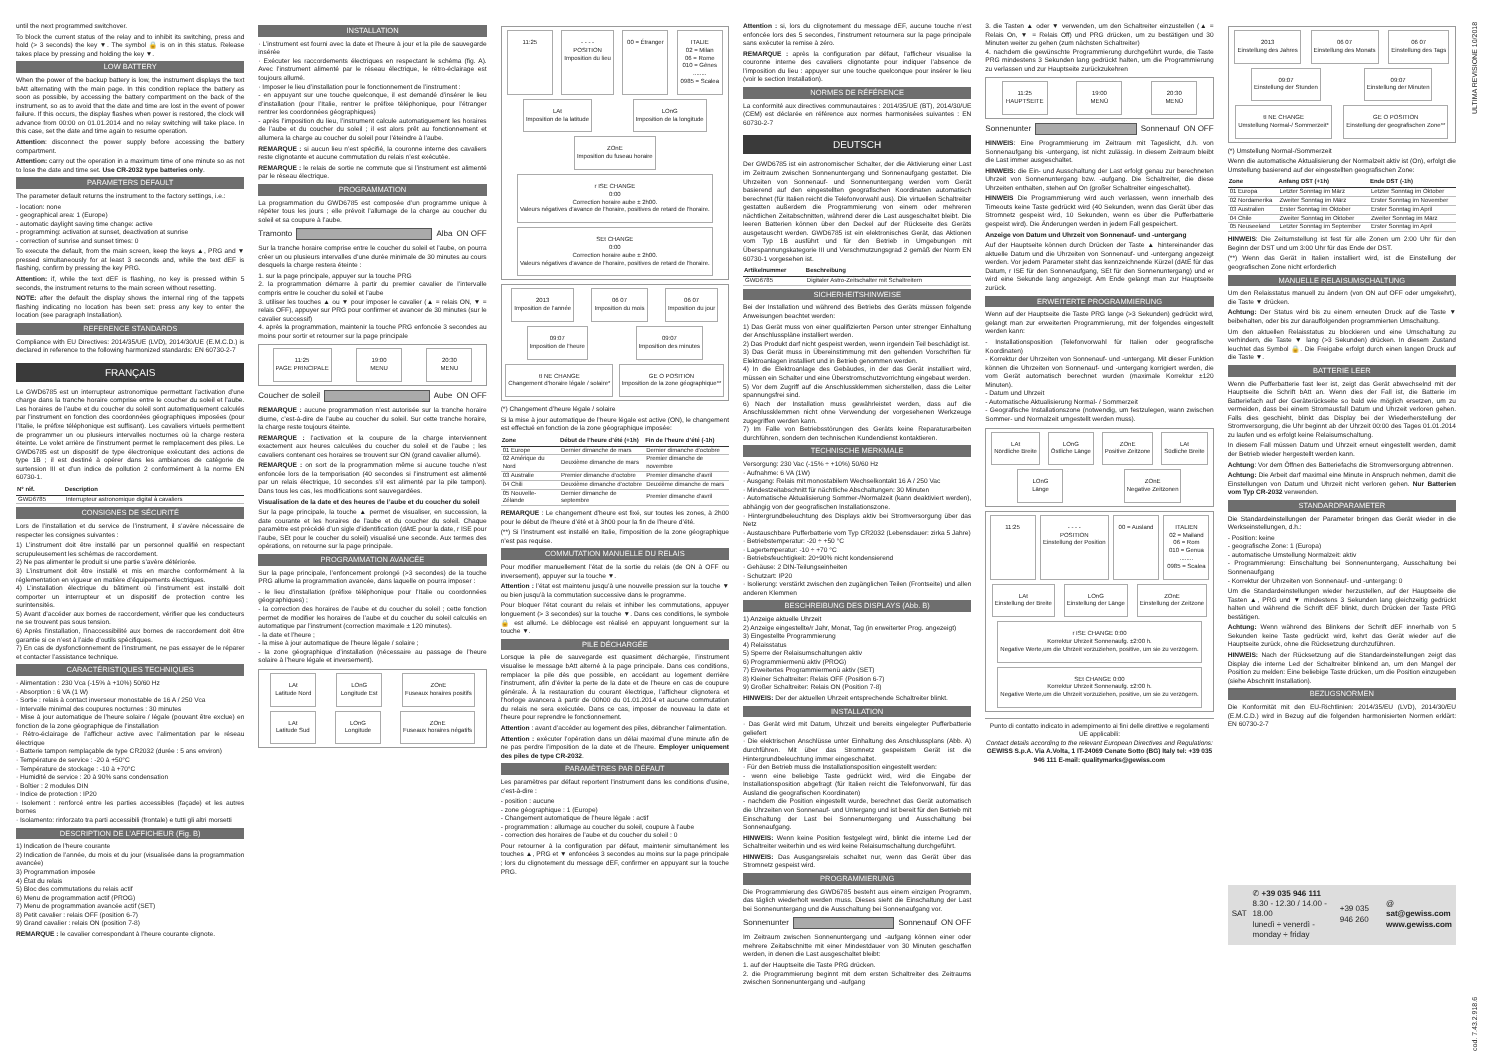until the next programmed switchover.
To block the current status of the relay and to inhibit its switching, press and hold (> 3 seconds) the key ▼. The symbol 🔒 is on in this status. Release takes place by pressing and holding the key ▼.
LOW BATTERY
When the power of the backup battery is low, the instrument displays the text bAtt alternating with the main page. In this condition replace the battery as soon as possible, by accessing the battery compartment on the back of the instrument, so as to avoid that the date and time are lost in the event of power failure. If this occurs, the display flashes when power is restored, the clock will advance from 00:00 on 01.01.2014 and no relay switching will take place. In this case, set the date and time again to resume operation.
Attention: disconnect the power supply before accessing the battery compartment.
Attention: carry out the operation in a maximum time of one minute so as not to lose the date and time set. Use CR-2032 type batteries only.
PARAMETERS DEFAULT
The parameter default returns the instrument to the factory settings, i.e.:
- location: none
- geographical area: 1 (Europe)
- automatic daylight saving time change: active
- programming: activation at sunset, deactivation at sunrise
- correction of sunrise and sunset times: 0
To execute the default, from the main screen, keep the keys ▲, PRG and ▼ pressed simultaneously for at least 3 seconds and, while the text dEF is flashing, confirm by pressing the key PRG.
Attention: if, while the text dEF is flashing, no key is pressed within 5 seconds, the instrument returns to the main screen without resetting.
NOTE: after the default the display shows the internal ring of the tappets flashing indicating no location has been set: press any key to enter the location (see paragraph Installation).
REFERENCE STANDARDS
Compliance with EU Directives: 2014/35/UE (LVD), 2014/30/UE (E.M.C.D.) is declared in reference to the following harmonized standards: EN 60730-2-7
FRANÇAIS
Le GWD6785 est un interrupteur astronomique permettant l’activation d’une charge dans la tranche horaire comprise entre le coucher du soleil et l’aube. Les horaires de l’aube et du coucher du soleil sont automatiquement calculés par l’instrument en fonction des coordonnées géographiques imposées (pour l’Italie, le préfixe téléphonique est suffisant). Les cavaliers virtuels permettent de programmer un ou plusieurs intervalles nocturnes où la charge restera éteinte. Le volet arrière de l’instrument permet le remplacement des piles. Le GWD6785 est un dispositif de type électronique exécutant des actions de type 1B ; il est destiné à opérer dans les ambiances de catégorie de surtension III et d’un indice de pollution 2 conformément à la norme EN 60730-1.
| N° réf. | Description |
| --- | --- |
| GWD6785 | Interrupteur astronomique digital à cavaliers |
CONSIGNES DE SÉCURITÉ
Lors de l’installation et du service de l’instrument, il s’avère nécessaire de respecter les consignes suivantes :
1) L’instrument doit être installé par un personnel qualifié en respectant scrupuleusement les schémas de raccordement.
2) Ne pas alimenter le produit si une partie s’avère détériorée.
3) L’instrument doit être installé et mis en marche conformément à la réglementation en vigueur en matière d’équipements électriques.
4) L’installation électrique du bâtiment où l’instrument est installé doit comporter un interrupteur et un dispositif de protection contre les surintensités.
5) Avant d’accéder aux bornes de raccordement, vérifier que les conducteurs ne se trouvent pas sous tension.
6) Après l’installation, l’inaccessibilité aux bornes de raccordement doit être garantie si ce n’est à l’aide d’outils spécifiques.
7) En cas de dysfonctionnement de l’instrument, ne pas essayer de le réparer et contacter l’assistance technique.
CARACTÉRISTIQUES TECHNIQUES
· Alimentation : 230 Vca (-15% à +10%) 50/60 Hz
· Absorption : 6 VA (1 W)
· Sortie : relais à contact inverseur monostable de 16 A / 250 Vca
· Intervalle minimal des coupures nocturnes : 30 minutes
· Mise à jour automatique de l’heure solaire / légale (pouvant être exclue) en fonction de la zone géographique de l’installation
· Rétro-éclairage de l’afficheur active avec l’alimentation par le réseau électrique
· Batterie tampon remplaçable de type CR2032 (durée : 5 ans environ)
· Température de service : -20 à +50°C
· Température de stockage : -10 à +70°C
· Humidité de service : 20 à 90% sans condensation
· Boîtier : 2 modules DIN
· Indice de protection : IP20
· Isolement : renforcé entre les parties accessibles (façade) et les autres bornes
· Isolamento: rinforzato tra parti accessibili (frontale) e tutti gli altri morsetti
DESCRIPTION DE L’AFFICHEUR (Fig. B)
1) Indication de l’heure courante
2) Indication de l’année, du mois et du jour (visualisée dans la programmation avancée)
3) Programmation imposée
4) État du relais
5) Bloc des commutations du relais actif
6) Menu de programmation actif (PROG)
7) Menu de programmation avancée actif (SET)
8) Petit cavalier : relais OFF (position 6-7)
9) Grand cavalier : relais ON (position 7-8)
REMARQUE : le cavalier correspondant à l’heure courante clignote.
INSTALLATION
· L’instrument est fourni avec la date et l’heure à jour et la pile de sauvegarde insérée
· Exécuter les raccordements électriques en respectant le schéma (fig. A). Avec l’instrument alimenté par le réseau électrique, le rétro-éclairage est toujours allumé.
· Imposer le lieu d’installation pour le fonctionnement de l’instrument :
- en appuyant sur une touche quelconque, il est demandé d’insérer le lieu d’installation (pour l’Italie, rentrer le préfixe téléphonique, pour l’étranger rentrer les coordonnées géographiques)
- après l’imposition du lieu, l’instrument calcule automatiquement les horaires de l’aube et du coucher du soleil ; il est alors prêt au fonctionnement et allumera la charge au coucher du soleil pour l’éteindre à l’aube.
REMARQUE : si aucun lieu n’est spécifié, la couronne interne des cavaliers reste clignotante et aucune commutation du relais n’est exécutée.
REMARQUE : le relais de sortie ne commute que si l’instrument est alimenté par le réseau électrique.
PROGRAMMATION
La programmation du GWD6785 est composée d’un programme unique à répéter tous les jours ; elle prévoit l’allumage de la charge au coucher du soleil et sa coupure à l’aube.
Tramonto Alba ON OFF
Sur la tranche horaire comprise entre le coucher du soleil et l’aube, on pourra créer un ou plusieurs intervalles d’une durée minimale de 30 minutes au cours desquels la charge restera éteinte :
1. sur la page principale, appuyer sur la touche PRG
2. la programmation démarre à partir du premier cavalier de l’intervalle compris entre le coucher du soleil et l’aube
3. utiliser les touches ▲ ou ▼ pour imposer le cavalier (▲ = relais ON, ▼ = relais OFF), appuyer sur PRG pour confirmer et avancer de 30 minutes (sur le cavalier successif)
4. après la programmation, maintenir la touche PRG enfoncée 3 secondes au moins pour sortir et retourner sur la page principale
11:25
PAGE PRINCIPALE
19:00
MENU
20:30
MENU
Coucher de soleil Aube ON OFF
REMARQUE : aucune programmation n’est autorisée sur la tranche horaire diurne, c’est-à-dire de l’aube au coucher du soleil. Sur cette tranche horaire, la charge reste toujours éteinte.
REMARQUE : l’activation et la coupure de la charge interviennent exactement aux heures calculées du coucher du soleil et de l’aube ; les cavaliers contenant ces horaires se trouvent sur ON (grand cavalier allumé).
REMARQUE : on sort de la programmation même si aucune touche n’est enfoncée lors de la temporisation (40 secondes si l’instrument est alimenté par un relais électrique, 10 secondes s’il est alimenté par la pile tampon). Dans tous les cas, les modifications sont sauvegardées.
Visualisation de la date et des heures de l’aube et du coucher du soleil
Sur la page principale, la touche ▲ permet de visualiser, en succession, la date courante et les horaires de l’aube et du coucher du soleil. Chaque paramètre est précédé d’un sigle d’identification (dAtE pour la date, r ISE pour l’aube, SEt pour le coucher du soleil) visualisé une seconde. Aux termes des opérations, on retourne sur la page principale.
PROGRAMMATION AVANCÉE
Sur la page principale, l’enfoncement prolongé (>3 secondes) de la touche PRG allume la programmation avancée, dans laquelle on pourra imposer :
- le lieu d’installation (préfixe téléphonique pour l’Italie ou coordonnées géographiques) ;
- la correction des horaires de l’aube et du coucher du soleil ; cette fonction permet de modifier les horaires de l’aube et du coucher du soleil calculés en automatique par l’instrument (correction maximale ± 120 minutes).
- la date et l’heure ;
- la mise à jour automatique de l’heure légale / solaire ;
- la zone géographique d’installation (nécessaire au passage de l’heure solaire à l’heure légale et inversement).
LAt
Latitude Nord
LOnG
Longitude Est
ZOnE
Fuseaux horaires positifs
LAt
Latitude Sud
LOnG
Longitude
ZOnE
Fuseaux horaires négatifs
11:25
- - - -
POSITION
Imposition du lieu
00 = Étranger
ITALIE
02 = Milan
06 = Rome
010 = Gênes
........
0985 = Scalea
LAt
Imposition de la latitude
LOnG
Imposition de la longitude
ZOnE
Imposition du fuseau horaire
r ISE CHANGE
0:00
Correction horaire aube ± 2h00.
Valeurs négatives d’avance de l’horaire, positives de retard de l’horaire.
SEt CHANGE
0:00
Correction horaire aube ± 2h00.
Valeurs négatives d’avance de l’horaire, positives de retard de l’horaire.
2013
Imposition de l’année
06 07
Imposition du mois
06 07
Imposition du jour
09:07
Imposition de l’heure
09:07
Imposition des minutes
tI NE CHANGE
Changement d’horaire légale / solaire*
GE O POSITION
Imposition de la zone géographique**
(*) Changement d’heure légale / solaire
Si la mise à jour automatique de l’heure légale est active (ON), le changement est effectué en fonction de la zone géographique imposée:
| Zone | Début de l’heure d’été (+1h) | Fin de l’heure d’été (-1h) |
| --- | --- | --- |
| 01 Europe | Dernier dimanche de mars | Dernier dimanche d’octobre |
| 02 Amérique du Nord | Deuxième dimanche de mars | Premier dimanche de novembre |
| 03 Australie | Premier dimanche d’octobre | Premier dimanche d’avril |
| 04 Chili | Deuxième dimanche d’octobre | Deuxième dimanche de mars |
| 05 Nouvelle-Zélande | Dernier dimanche de septembre | Premier dimanche d’avril |
REMARQUE : Le changement d’heure est fixé, sur toutes les zones, à 2h00 pour le début de l’heure d’été et à 3h00 pour la fin de l’heure d’été.
(**) Si l’instrument est installé en Italie, l’imposition de la zone géographique n’est pas requise.
COMMUTATION MANUELLE DU RELAIS
Pour modifier manuellement l’état de la sortie du relais (de ON à OFF ou inversement), appuyer sur la touche ▼.
Attention : l’état est maintenu jusqu’à une nouvelle pression sur la touche ▼ ou bien jusqu’à la commutation successive dans le programme.
Pour bloquer l’état courant du relais et inhiber les commutations, appuyer longuement (> 3 secondes) sur la touche ▼. Dans ces conditions, le symbole 🔒 est allumé. Le déblocage est réalisé en appuyant longuement sur la touche ▼.
PILE DÉCHARGÉE
Lorsque la pile de sauvegarde est quasiment déchargée, l’instrument visualise le message bAtt alterné à la page principale. Dans ces conditions, remplacer la pile dès que possible, en accédant au logement derrière l’instrument, afin d’éviter la perte de la date et de l’heure en cas de coupure générale. À la restauration du courant électrique, l’afficheur clignotera et l’horloge avancera à partir de 00h00 du 01.01.2014 et aucune commutation du relais ne sera exécutée. Dans ce cas, imposer de nouveau la date et l’heure pour reprendre le fonctionnement.
Attention : avant d’accéder au logement des piles, débrancher l’alimentation.
Attention : exécuter l’opération dans un délai maximal d’une minute afin de ne pas perdre l’imposition de la date et de l’heure. Employer uniquement des piles de type CR-2032.
PARAMÈTRES PAR DÉFAUT
Les paramètres par défaut reportent l’instrument dans les conditions d’usine, c’est-à-dire :
- position : aucune
- zone géographique : 1 (Europe)
- Changement automatique de l’heure légale : actif
- programmation : allumage au coucher du soleil, coupure à l’aube
- correction des horaires de l’aube et du coucher du soleil : 0
Pour retourner à la configuration par défaut, maintenir simultanément les touches ▲, PRG et ▼ enfoncées 3 secondes au moins sur la page principale ; lors du clignotement du message dEF, confirmer en appuyant sur la touche PRG.
Attention : si, lors du clignotement du message dEF, aucune touche n’est enfoncée lors des 5 secondes, l’instrument retournera sur la page principale sans exécuter la remise à zéro.
REMARQUE : après la configuration par défaut, l’afficheur visualise la couronne interne des cavaliers clignotante pour indiquer l’absence de l’imposition du lieu : appuyer sur une touche quelconque pour insérer le lieu (voir le section Installation).
NORMES DE RÉFÉRENCE
La conformité aux directives communautaires : 2014/35/UE (BT), 2014/30/UE (CEM) est déclarée en référence aux normes harmonisées suivantes : EN 60730-2-7
DEUTSCH
Der GWD6785 ist ein astronomischer Schalter, der die Aktivierung einer Last im Zeitraum zwischen Sonnenuntergang und Sonnenaufgang gestattet. Die Uhrzeiten von Sonnenauf- und Sonnenuntergang werden vom Gerät basierend auf den eingestellten geografischen Koordinaten automatisch berechnet (für Italien reicht die Telefonvorwahl aus). Die virtuellen Schaltreiter gestatten außerdem die Programmierung von einem oder mehreren nächtlichen Zeitabschnitten, während derer die Last ausgeschaltet bleibt. Die leeren Batterien können über den Deckel auf der Rückseite des Geräts ausgetauscht werden. GWD6785 ist ein elektronisches Gerät, das Aktionen vom Typ 1B ausführt und für den Betrieb in Umgebungen mit Überspannungskategorie III und Verschmutzungsgrad 2 gemäß der Norm EN 60730-1 vorgesehen ist.
| Artikelnummer | Beschreibung |
| --- | --- |
| GWD6785 | Digitaler Astro-Zeitschalter mit Schaltreitern |
SICHERHEITSHINWEISE
Bei der Installation und während des Betriebs des Geräts müssen folgende Anweisungen beachtet werden:
1) Das Gerät muss von einer qualifizierten Person unter strenger Einhaltung der Anschlusspläne installiert werden.
2) Das Produkt darf nicht gespeist werden, wenn irgendein Teil beschädigt ist.
3) Das Gerät muss in Übereinstimmung mit den geltenden Vorschriften für Elektroanlagen installiert und in Betrieb genommen werden.
4) In die Elektroanlage des Gebäudes, in der das Gerät installiert wird, müssen ein Schalter und eine Überstromschutzvorrichtung eingebaut werden.
5) Vor dem Zugriff auf die Anschlussklemmen sicherstellen, dass die Leiter spannungsfrei sind.
6) Nach der Installation muss gewährleistet werden, dass auf die Anschlussklemmen nicht ohne Verwendung der vorgesehenen Werkzeuge zugegriffen werden kann.
7) Im Falle von Betriebsstörungen des Geräts keine Reparaturarbeiten durchführen, sondern den technischen Kundendienst kontaktieren.
TECHNISCHE MERKMALE
Versorgung: 230 Vac (-15% ÷ +10%) 50/60 Hz
· Aufnahme: 6 VA (1W)
· Ausgang: Relais mit monostabilem Wechselkontakt 16 A / 250 Vac
· Mindestzeitabschnitt für nächtliche Abschaltungen: 30 Minuten
· Automatische Aktualisierung Sommer-/Normalzeit (kann deaktiviert werden), abhängig von der geografischen Installationszone.
· Hintergrundbeleuchtung des Displays aktiv bei Stromversorgung über das Netz
· Austauschbare Pufferbatterie vom Typ CR2032 (Lebensdauer: zirka 5 Jahre)
· Betriebstemperatur: -20 ÷ +50 °C
· Lagertemperatur: -10 ÷ +70 °C
· Betriebsfeuchtigkeit: 20÷90% nicht kondensierend
· Gehäuse: 2 DIN-Teilungseinheiten
· Schutzart: IP20
· Isolierung: verstärkt zwischen den zugänglichen Teilen (Frontseite) und allen anderen Klemmen
BESCHREIBUNG DES DISPLAYS (Abb. B)
1) Anzeige aktuelle Uhrzeit
2) Anzeige eingestellte/r Jahr, Monat, Tag (in erweiterter Prog. angezeigt)
3) Eingestellte Programmierung
4) Relaisstatus
5) Sperre der Relaisumschaltungen aktiv
6) Programmiermenü aktiv (PROG)
7) Erweitertes Programmiermenü aktiv (SET)
8) Kleiner Schaltreiter: Relais OFF (Position 6-7)
9) Großer Schaltreiter: Relais ON (Position 7-8)
HINWEIS: Der der aktuellen Uhrzeit entsprechende Schaltreiter blinkt.
INSTALLATION
· Das Gerät wird mit Datum, Uhrzeit und bereits eingelegter Pufferbatterie geliefert
· Die elektrischen Anschlüsse unter Einhaltung des Anschlussplans (Abb. A) durchführen. Mit über das Stromnetz gespeistem Gerät ist die Hintergrundbeleuchtung immer eingeschaltet.
· Für den Betrieb muss die Installationsposition eingestellt werden:
- wenn eine beliebige Taste gedrückt wird, wird die Eingabe der Installationsposition abgefragt (für Italien reicht die Telefonvorwahl, für das Ausland die geografischen Koordinaten)
- nachdem die Position eingestellt wurde, berechnet das Gerät automatisch die Uhrzeiten von Sonnenauf- und Untergang und ist bereit für den Betrieb mit Einschaltung der Last bei Sonnenuntergang und Ausschaltung bei Sonnenaufgang.
HINWEIS: Wenn keine Position festgelegt wird, blinkt die interne Led der Schaltreiter weiterhin und es wird keine Relaisumschaltung durchgeführt.
HINWEIS: Das Ausgangsrelais schaltet nur, wenn das Gerät über das Stromnetz gespeist wird.
PROGRAMMIERUNG
Die Programmierung des GWD6785 besteht aus einem einzigen Programm, das täglich wiederholt werden muss. Dieses sieht die Einschaltung der Last bei Sonnenuntergang und die Ausschaltung bei Sonnenaufgang vor.
Sonnenunter Sonnenauf ON OFF
Im Zeitraum zwischen Sonnenuntergang und -aufgang können einer oder mehrere Zeitabschnitte mit einer Mindestdauer von 30 Minuten geschaffen werden, in denen die Last ausgeschaltet bleibt:
1. auf der Hauptseite die Taste PRG drücken.
2. die Programmierung beginnt mit dem ersten Schaltreiter des Zeitraums zwischen Sonnenuntergang und -aufgang
3. die Tasten ▲ oder ▼ verwenden, um den Schaltreiter einzustellen (▲ = Relais On, ▼ = Relais Off) und PRG drücken, um zu bestätigen und 30 Minuten weiter zu gehen (zum nächsten Schaltreiter)
4. nachdem die gewünschte Programmierung durchgeführt wurde, die Taste PRG mindestens 3 Sekunden lang gedrückt halten, um die Programmierung zu verlassen und zur Hauptseite zurückzukehren
11:25
HAUPTSEITE
19:00
MENÜ
20:30
MENÜ
Sonnenunter Sonnenauf ON OFF
HINWEIS: Eine Programmierung im Zeitraum mit Tageslicht, d.h. von Sonnenaufgang bis -untergang, ist nicht zulässig. In diesem Zeitraum bleibt die Last immer ausgeschaltet.
HINWEIS: die Ein- und Ausschaltung der Last erfolgt genau zur berechneten Uhrzeit von Sonnenuntergang bzw. -aufgang. Die Schaltreiter, die diese Uhrzeiten enthalten, stehen auf On (großer Schaltreiter eingeschaltet).
HINWEIS Die Programmierung wird auch verlassen, wenn innerhalb des Timeouts keine Taste gedrückt wird (40 Sekunden, wenn das Gerät über das Stromnetz gespeist wird, 10 Sekunden, wenn es über die Pufferbatterie gespeist wird). Die Änderungen werden in jedem Fall gespeichert.
Anzeige von Datum und Uhrzeit von Sonnenauf- und -untergang
Auf der Hauptseite können durch Drücken der Taste ▲ hintereinander das aktuelle Datum und die Uhrzeiten von Sonnenauf- und -untergang angezeigt werden. Vor jedem Parameter steht das kennzeichnende Kürzel (dAtE für das Datum, r ISE für den Sonnenaufgang, SEt für den Sonnenuntergang) und er wird eine Sekunde lang angezeigt. Am Ende gelangt man zur Hauptseite zurück.
ERWEITERTE PROGRAMMIERUNG
Wenn auf der Hauptseite die Taste PRG lange (>3 Sekunden) gedrückt wird, gelangt man zur erweiterten Programmierung, mit der folgendes eingestellt werden kann:
- Installationsposition (Telefonvorwahl für Italien oder geografische Koordinaten)
- Korrektur der Uhrzeiten von Sonnenauf- und -untergang. Mit dieser Funktion können die Uhrzeiten von Sonnenauf- und -untergang korrigiert werden, die vom Gerät automatisch berechnet wurden (maximale Korrektur ±120 Minuten).
- Datum und Uhrzeit
- Automatische Aktualisierung Normal- / Sommerzeit
- Geografische Installationszone (notwendig, um festzulegen, wann zwischen Sommer- und Normalzeit umgestellt werden muss).
LAt
Nördliche Breite
LOnG
Östliche Länge
ZOnE
Positive Zeitzone
LAt
Südliche Breite
LOnG
Länge
ZOnE
Negative Zeitzonen
11:25
- - - -
POSITION
Einstellung der Position
00 = Ausland
ITALIEN
02 = Mailand
06 = Rom
010 = Genua
........
0985 = Scalea
LAt
Einstellung der Breite
LOnG
Einstellung der Länge
ZOnE
Einstellung der Zeitzone
r ISE CHANGE 0:00
Korrektur Uhrzeit Sonnenaufg. ±2:00 h.
Negative Werte,um die Uhrzeit vorzuziehen, positive, um sie zu verzögern.
SEt CHANGE 0:00
Korrektur Uhrzeit Sonnenaufg. ±2:00 h.
Negative Werte,um die Uhrzeit vorzuziehen, positive, um sie zu verzögern.
Punto di contatto indicato in adempimento ai fini delle direttive e regolamenti UE applicabili:
Contact details according to the relevant European Directives and Regulations:
GEWISS S.p.A. Via A.Volta, 1 IT-24069 Cenate Sotto (BG) Italy tel: +39 035 946 111 E-mail: qualitymarks@gewiss.com
2013
Einstellung des Jahres
06 07
Einstellung des Monats
06 07
Einstellung des Tags
09:07
Einstellung der Stunden
09:07
Einstellung der Minuten
tI NE CHANGE
Umstellung Normal-/ Sommerzeit*
GE O POSITION
Einstellung der geografischen Zone**
(*) Umstellung Normal-/Sommerzeit
Wenn die automatische Aktualisierung der Normalzeit aktiv ist (On), erfolgt die Umstellung basierend auf der eingestellten geografischen Zone:
| Zone | Anfang DST (+1h) | Ende DST (-1h) |
| --- | --- | --- |
| 01 Europa | Letzter Sonntag im März | Letzter Sonntag im Oktober |
| 02 Nordamerika | Zweiter Sonntag im März | Erster Sonntag im November |
| 03 Australien | Erster Sonntag im Oktober | Erster Sonntag im April |
| 04 Chile | Zweiter Sonntag im Oktober | Zweiter Sonntag im März |
| 05 Neuseeland | Letzter Sonntag im September | Erster Sonntag im April |
HINWEIS: Die Zeitumstellung ist fest für alle Zonen um 2:00 Uhr für den Beginn der DST und um 3:00 Uhr für das Ende der DST.
(**) Wenn das Gerät in Italien installiert wird, ist die Einstellung der geografischen Zone nicht erforderlich
MANUELLE RELAISUMSCHALTUNG
Um den Relaisstatus manuell zu ändern (von ON auf OFF oder umgekehrt), die Taste ▼ drücken.
Achtung: Der Status wird bis zu einem erneuten Druck auf die Taste ▼ beibehalten, oder bis zur darauffolgenden programmierten Umschaltung.
Um den aktuellen Relaisstatus zu blockieren und eine Umschaltung zu verhindern, die Taste ▼ lang (>3 Sekunden) drücken. In diesem Zustand leuchtet das Symbol 🔒. Die Freigabe erfolgt durch einen langen Druck auf die Taste ▼.
BATTERIE LEER
Wenn die Pufferbatterie fast leer ist, zeigt das Gerät abwechselnd mit der Hauptseite die Schrift bAtt an. Wenn dies der Fall ist, die Batterie im Batteriefach auf der Geräterückseite so bald wie möglich ersetzen, um zu vermeiden, dass bei einem Stromausfall Datum und Uhrzeit verloren gehen. Falls dies geschieht, blinkt das Display bei der Wiederherstellung der Stromversorgung, die Uhr beginnt ab der Uhrzeit 00:00 des Tages 01.01.2014 zu laufen und es erfolgt keine Relaisumschaltung.
In diesem Fall müssen Datum und Uhrzeit erneut eingestellt werden, damit der Betrieb wieder hergestellt werden kann.
Achtung: Vor dem Öffnen des Batteriefachs die Stromversorgung abtrennen.
Achtung: Die Arbeit darf maximal eine Minute in Anspruch nehmen, damit die Einstellungen von Datum und Uhrzeit nicht verloren gehen. Nur Batterien vom Typ CR-2032 verwenden.
STANDARDPARAMETER
Die Standardeinstellungen der Parameter bringen das Gerät wieder in die Werkseinstellungen, d.h.:
- Position: keine
- geografische Zone: 1 (Europa)
- automatische Umstellung Normalzeit: aktiv
- Programmierung: Einschaltung bei Sonnenuntergang, Ausschaltung bei Sonnenaufgang
- Korrektur der Uhrzeiten von Sonnenauf- und -untergang: 0
Um die Standardeinstellungen wieder herzustellen, auf der Hauptseite die Tasten ▲, PRG und ▼ mindestens 3 Sekunden lang gleichzeitig gedrückt halten und während die Schrift dEF blinkt, durch Drücken der Taste PRG bestätigen.
Achtung: Wenn während des Blinkens der Schrift dEF innerhalb von 5 Sekunden keine Taste gedrückt wird, kehrt das Gerät wieder auf die Hauptseite zurück, ohne die Rücksetzung durchzuführen.
HINWEIS: Nach der Rücksetzung auf die Standardeinstellungen zeigt das Display die interne Led der Schaltreiter blinkend an, um den Mangel der Position zu melden: Eine beliebige Taste drücken, um die Position einzugeben (siehe Abschnitt Installation).
BEZUGSNORMEN
Die Konformität mit den EU-Richtlinien: 2014/35/EU (LVD), 2014/30/EU (E.M.C.D.) wird in Bezug auf die folgenden harmonisierten Normen erklärt: EN 60730-2-7
SAT ✆ +39 035 946 111
8.30 - 12.30 / 14.00 - 18.00
lunedì ÷ venerdì - monday ÷ friday +39 035 946 260 @ sat@gewiss.com
www.gewiss.com
cod. 7.43.2.918.6 ULTIMA REVISIONE 10/2018